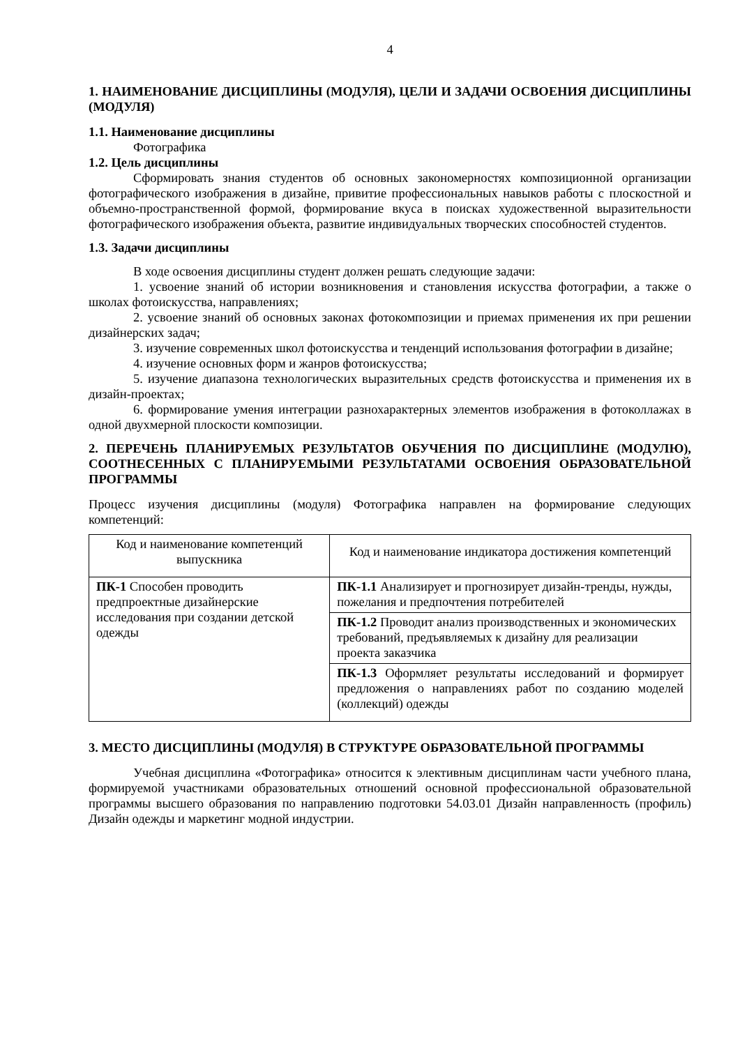4
1. НАИМЕНОВАНИЕ ДИСЦИПЛИНЫ (МОДУЛЯ), ЦЕЛИ И ЗАДАЧИ ОСВОЕНИЯ ДИСЦИПЛИНЫ (МОДУЛЯ)
1.1. Наименование дисциплины
Фотографика
1.2. Цель дисциплины
Сформировать знания студентов об основных закономерностях композиционной организации фотографического изображения в дизайне, привитие профессиональных навыков работы с плоскостной и объемно-пространственной формой, формирование вкуса в поисках художественной выразительности фотографического изображения объекта, развитие индивидуальных творческих способностей студентов.
1.3. Задачи дисциплины
В ходе освоения дисциплины студент должен решать следующие задачи:
1. усвоение знаний об истории возникновения и становления искусства фотографии, а также о школах фотоискусства, направлениях;
2. усвоение знаний об основных законах фотокомпозиции и приемах применения их при решении дизайнерских задач;
3. изучение современных школ фотоискусства и тенденций использования фотографии в дизайне;
4. изучение основных форм и жанров фотоискусства;
5. изучение диапазона технологических выразительных средств фотоискусства и применения их в дизайн-проектах;
6. формирование умения интеграции разнохарактерных элементов изображения в фотоколлажах в одной двухмерной плоскости композиции.
2. ПЕРЕЧЕНЬ ПЛАНИРУЕМЫХ РЕЗУЛЬТАТОВ ОБУЧЕНИЯ ПО ДИСЦИПЛИНЕ (МОДУЛЮ), СООТНЕСЕННЫХ С ПЛАНИРУЕМЫМИ РЕЗУЛЬТАТАМИ ОСВОЕНИЯ ОБРАЗОВАТЕЛЬНОЙ ПРОГРАММЫ
Процесс изучения дисциплины (модуля) Фотографика направлен на формирование следующих компетенций:
| Код и наименование компетенций выпускника | Код и наименование индикатора достижения компетенций |
| --- | --- |
| ПК-1 Способен проводить предпроектные дизайнерские исследования при создании детской одежды | ПК-1.1 Анализирует и прогнозирует дизайн-тренды, нужды, пожелания и предпочтения потребителей |
| | ПК-1.2 Проводит анализ производственных и экономических требований, предъявляемых к дизайну для реализации проекта заказчика |
| | ПК-1.3 Оформляет результаты исследований и формирует предложения о направлениях работ по созданию моделей (коллекций) одежды |
3. МЕСТО ДИСЦИПЛИНЫ (МОДУЛЯ) В СТРУКТУРЕ ОБРАЗОВАТЕЛЬНОЙ ПРОГРАММЫ
Учебная дисциплина «Фотографика» относится к элективным дисциплинам части учебного плана, формируемой участниками образовательных отношений основной профессиональной образовательной программы высшего образования по направлению подготовки 54.03.01 Дизайн направленность (профиль) Дизайн одежды и маркетинг модной индустрии.